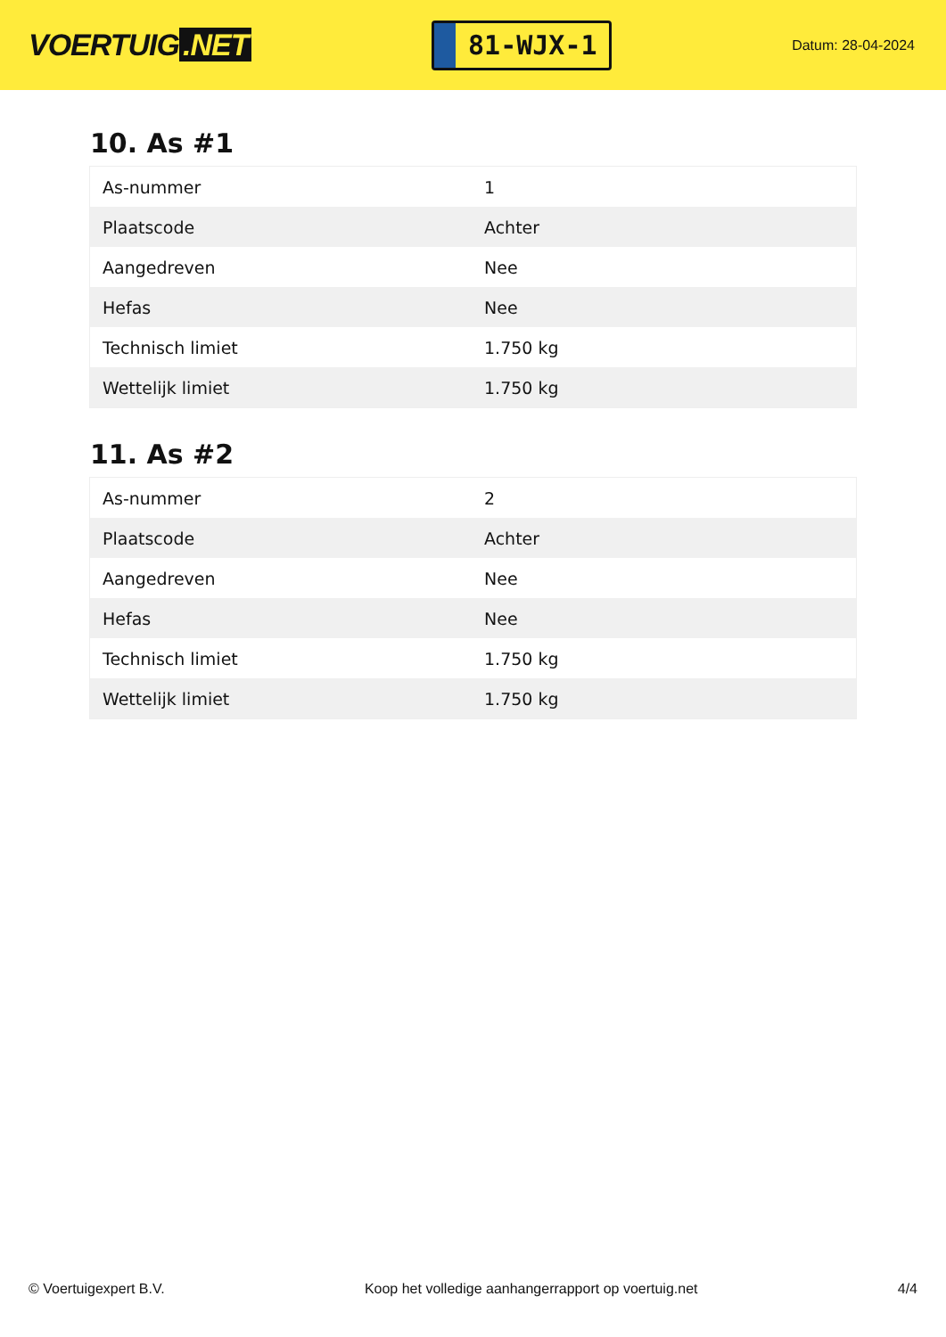VOERTUIG.NET
81-WJX-1
Datum: 28-04-2024
10. As #1
| As-nummer | 1 |
| Plaatscode | Achter |
| Aangedreven | Nee |
| Hefas | Nee |
| Technisch limiet | 1.750 kg |
| Wettelijk limiet | 1.750 kg |
11. As #2
| As-nummer | 2 |
| Plaatscode | Achter |
| Aangedreven | Nee |
| Hefas | Nee |
| Technisch limiet | 1.750 kg |
| Wettelijk limiet | 1.750 kg |
© Voertuigexpert B.V. Koop het volledige aanhangerrapport op voertuig.net 4/4